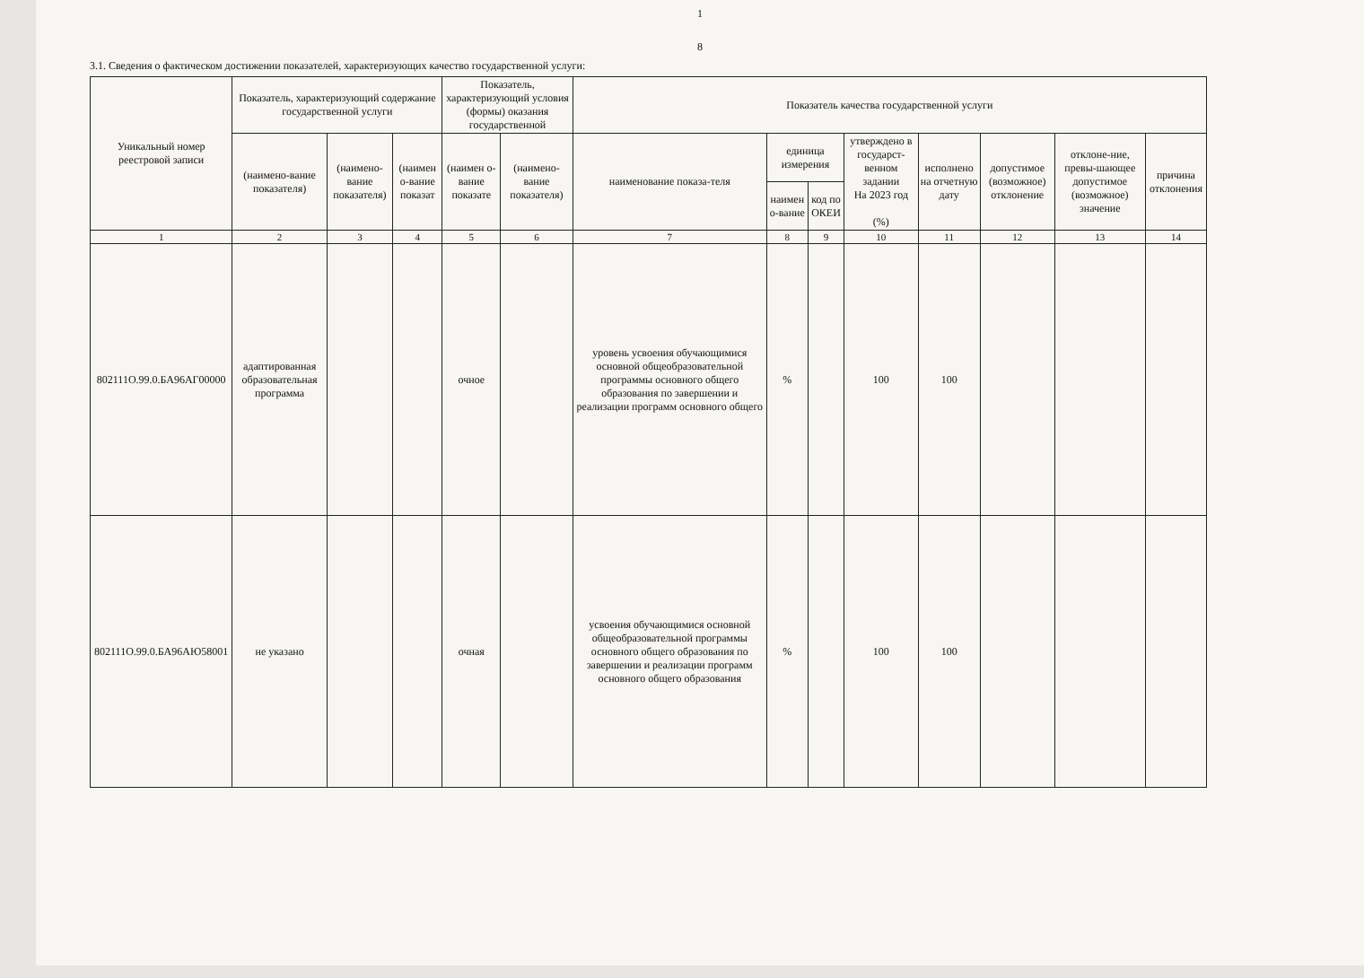1
8
3.1. Сведения о фактическом достижении показателей, характеризующих качество государственной услуги:
| Уникальный номер реестровой записи | Показатель, характеризующий содержание государственной услуги | | | Показатель, характеризующий условия (формы) оказания государственной | | Показатель качества государственной услуги | | | | | | | |
| --- | --- | --- | --- | --- | --- | --- | --- | --- | --- | --- | --- | --- | --- |
| | (наимено-вание показателя) | (наимено-вание показателя) | (наимен о-вание показат | (наимен о-вание показате | (наимено-вание показателя) | наименование показа-теля | единица измерения | | утверждено в государст-венном задании На 2023 год (%) | исполнено на отчетную дату | допустимое (возможное) отклонение | отклоне-ние, превы-шающее допустимое (возможное) значение | причина отклонения |
| | | | | | | | наимен о-вание | код по ОКЕИ | | | | | |
| 1 | 2 | 3 | 4 | 5 | 6 | 7 | 8 | 9 | 10 | 11 | 12 | 13 | 14 |
| 802111О.99.0.БА96АГ00000 | адаптированная образовательная программа | | | очное | | уровень усвоения обучающимися основной общеобразовательной программы основного общего образования по завершении и реализации программ основного общего | % | | 100 | 100 | | | |
| 802111О.99.0.БА96АЮ58001 | не указано | | | очная | | усвоения обучающимися основной общеобразовательной программы основного общего образования по завершении и реализации программ основного общего образования | % | | 100 | 100 | | | |